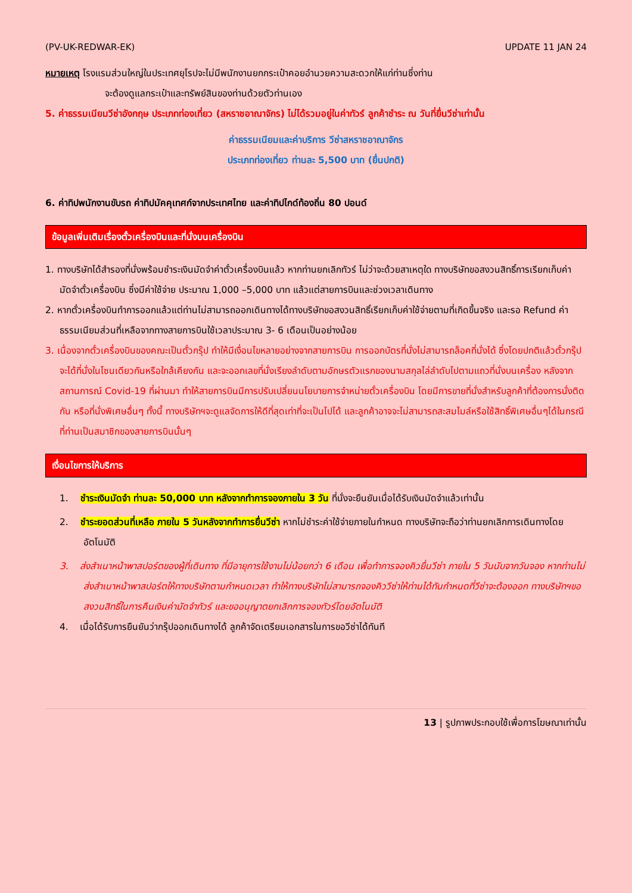(PV-UK-REDWAR-EK) UPDATE 11 JAN 24
หมายเหตุ โรงแรมส่วนใหญ่ในประเทศยุโรปจะไม่มีพนักงานยกกระเป๋าคอยอำนวยความสะดวกให้แก่ท่านซึ่งท่าน
จะต้องดูแลกระเป๋าและทรัพย์สินของท่านด้วยตัวท่านเอง
5. ค่าธรรมเนียมวีซ่าอังกฤษ ประเภทท่องเที่ยว (สหราชอาณาจักร) ไม่ได้รวมอยู่ในค่าทัวร์ ลูกค้าชำระ ณ วันที่ยื่นวีซ่าเท่านั้น
ค่าธรรมเนียมและค่าบริการ วีซ่าสหราชอาณาจักร
ประเภทท่องเที่ยว ท่านละ 5,500 บาท (ยื่นปกติ)
6. ค่าทิปพนักงานขับรถ ค่าทิปมัคคุเทศก์จากประเทศไทย และค่าทิปไกด์ท้องถิ่น 80 ปอนด์
ข้อมูลเพิ่มเติมเรื่องตั๋วเครื่องบินและที่นั่งบนเครื่องบิน
1. ทางบริษัทได้สำรองที่นั่งพร้อมชำระเงินมัดจำค่าตั๋วเครื่องบินแล้ว หากท่านยกเลิกทัวร์ ไม่ว่าจะด้วยสาเหตุใด ทางบริษัทขอสงวนสิทธิ์การเรียกเก็บค่ามัดจำตั๋วเครื่องบิน ซึ่งมีค่าใช้จ่าย ประมาณ 1,000 –5,000 บาท แล้วแต่สายการบินและช่วงเวลาเดินทาง
2. หากตั๋วเครื่องบินทำการออกแล้วแต่ท่านไม่สามารถออกเดินทางได้ทางบริษัทขอสงวนสิทธิ์เรียกเก็บค่าใช้จ่ายตามที่เกิดขึ้นจริง และรอ Refund ค่าธรรมเนียมส่วนที่เหลือจากทางสายการบินใช้เวลาประมาณ 3- 6 เดือนเป็นอย่างน้อย
3. เนื่องจากตั๋วเครื่องบินของคณะเป็นตั๋วกรุ๊ป ทำให้มีเงื่อนไขหลายอย่างจากสายการบิน การออกบัตรที่นั่งไม่สามารถล็อคที่นั่งได้ ซึ่งโดยปกติแล้วตั๋วกรุ๊ปจะได้ที่นั่งในโซนเดียวกันหรือใกล้เคียงกัน และจะออกเลขที่นั่งเรียงลำดับตามอักษรตัวแรกของนามสกุลไล่ลำดับไปตามแถวที่นั่งบนเครื่อง หลังจากสถานการณ์ Covid-19 ที่ผ่านมา ทำให้สายการบินมีการปรับเปลี่ยนนโยบายการจำหน่ายตั๋วเครื่องบิน โดยมีการขายที่นั่งสำหรับลูกค้าที่ต้องการนั่งติดกัน หรือที่นั่งพิเศษอื่นๆ ทั้งนี้ ทางบริษัทฯจะดูแลจัดการให้ดีที่สุดเท่าที่จะเป็นไปได้ และลูกค้าอาจจะไม่สามารถสะสมไมล์หรือใช้สิทธิ์พิเศษอื่นๆได้ในกรณีที่ท่านเป็นสมาชิกของสายการบินนั้นๆ
เงื่อนไขการให้บริการ
1. ชำระเงินมัดจำ ท่านละ 50,000 บาท หลังจากทำการจองภายใน 3 วัน ที่นั่งจะยืนยันเมื่อได้รับเงินมัดจำแล้วเท่านั้น
2. ชำระยอดส่วนที่เหลือ ภายใน 5 วันหลังจากทำการยื่นวีซ่า หากไม่ชำระค่าใช้จ่ายภายในกำหนด ทางบริษัทจะถือว่าท่านยกเลิกการเดินทางโดยอัตโนมัติ
3. ส่งสำเนาหน้าพาสปอร์ตของผู้ที่เดินทาง ที่มีอายุการใช้งานไม่น้อยกว่า 6 เดือน เพื่อทำการจองคิวยื่นวีซ่า ภายใน 5 วันนับจากวันจอง หากท่านไม่ส่งสำเนาหน้าพาสปอร์ตให้ทางบริษัทตามกำหนดเวลา ทำให้ทางบริษัทไม่สามารถจองคิววีซ่าให้ท่านได้ทันกำหนดที่วีซ่าจะต้องออก ทางบริษัทฯขอสงวนสิทธิ์ในการคืนเงินค่ามัดจำทัวร์ และขออนุญาตยกเลิกการจองทัวร์โดยอัตโนมัติ
4. เมื่อได้รับการยืนยันว่ากรุ๊ปออกเดินทางได้ ลูกค้าจัดเตรียมเอกสารในการขอวีซ่าได้ทันที
13 | รูปภาพประกอบใช้เพื่อการโฆษณาเท่านั้น